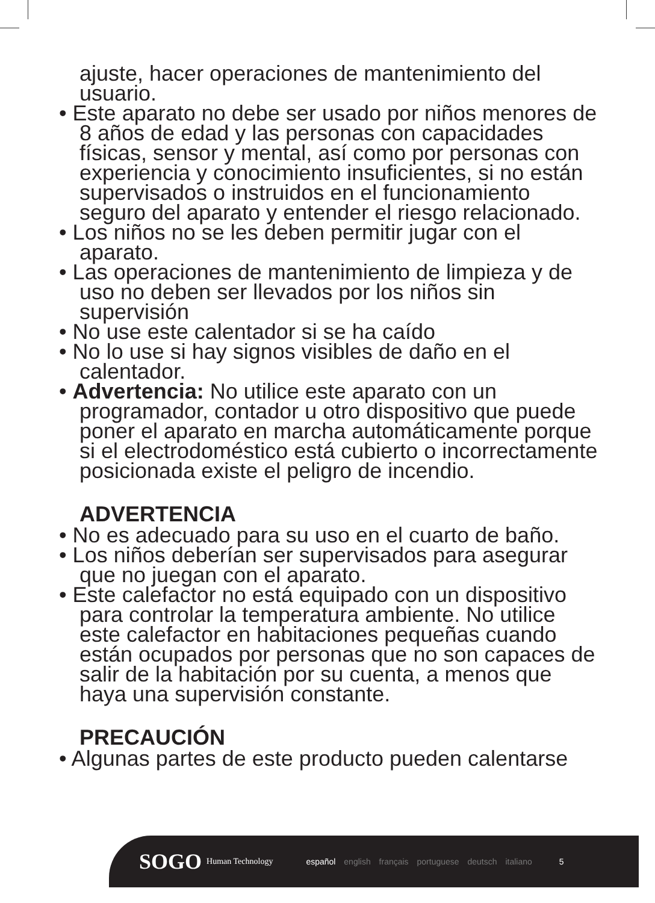ajuste, hacer operaciones de mantenimiento del usuario.
• Este aparato no debe ser usado por niños menores de 8 años de edad y las personas con capacidades físicas, sensor y mental, así como por personas con experiencia y conocimiento insuficientes, si no están supervisados o instruidos en el funcionamiento seguro del aparato y entender el riesgo relacionado.
• Los niños no se les deben permitir jugar con el aparato.
• Las operaciones de mantenimiento de limpieza y de uso no deben ser llevados por los niños sin supervisión
• No use este calentador si se ha caído
• No lo use si hay signos visibles de daño en el calentador.
• Advertencia: No utilice este aparato con un programador, contador u otro dispositivo que puede poner el aparato en marcha automáticamente porque si el electrodoméstico está cubierto o incorrectamente posicionada existe el peligro de incendio.
ADVERTENCIA
• No es adecuado para su uso en el cuarto de baño.
• Los niños deberían ser supervisados para asegurar que no juegan con el aparato.
• Este calefactor no está equipado con un dispositivo para controlar la temperatura ambiente. No utilice este calefactor en habitaciones pequeñas cuando están ocupados por personas que no son capaces de salir de la habitación por su cuenta, a menos que haya una supervisión constante.
PRECAUCIÓN
• Algunas partes de este producto pueden calentarse
SOGO Human Technology español english français portuguese deutsch italiano 5